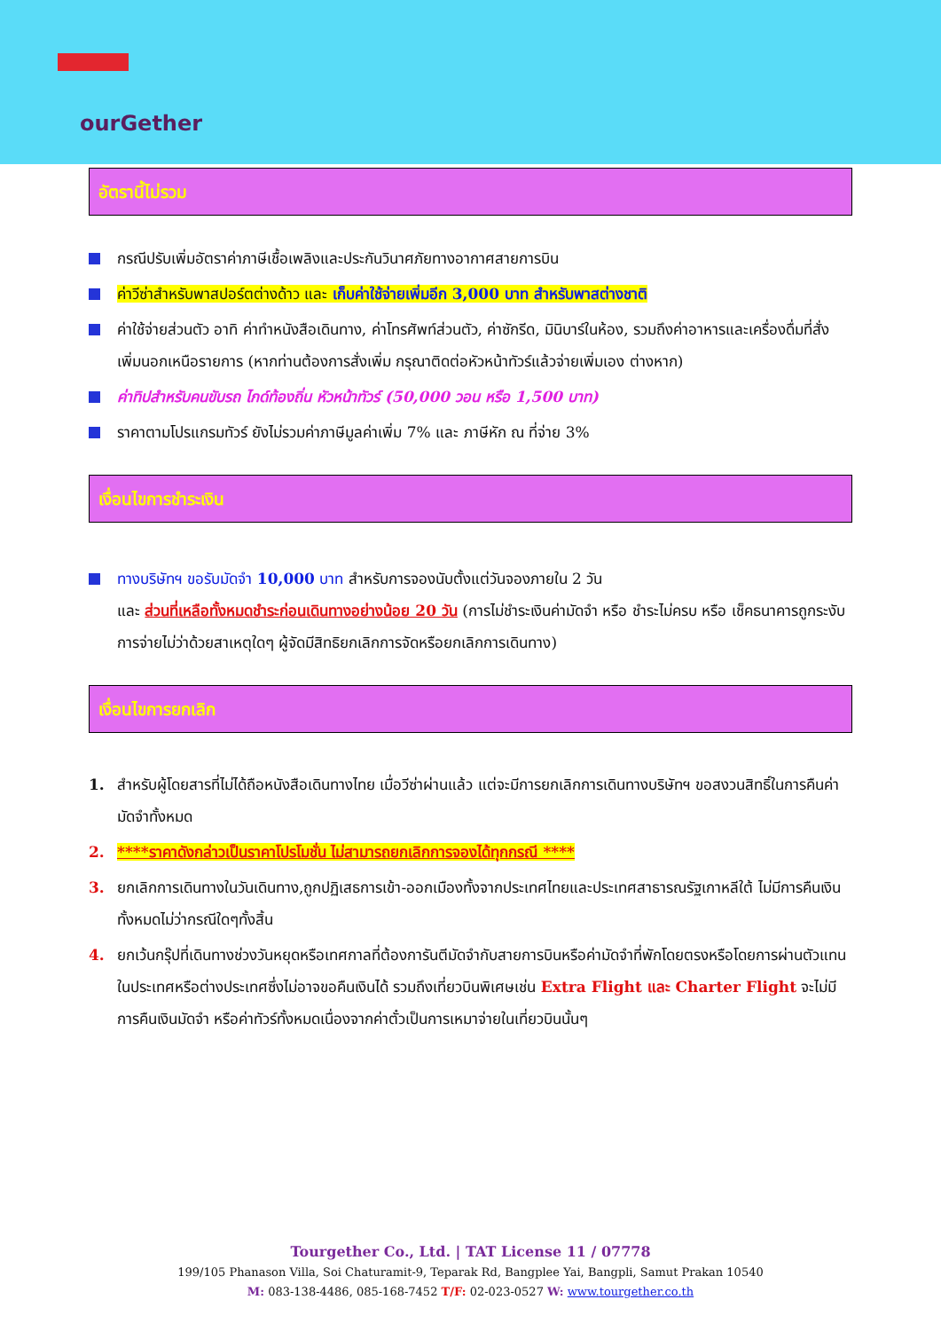ourGether
อัตรานี้ไม่รวม
กรณีปรับเพิ่มอัตราค่าภาษีเชื้อเพลิงและประกันวินาศภัยทางอากาศสายการบิน
ค่าวีซ่าสำหรับพาสปอร์ตต่างด้าว และ เก็บค่าใช้จ่ายเพิ่มอีก 3,000 บาท สำหรับพาสต่างชาติ
ค่าใช้จ่ายส่วนตัว อาทิ ค่าทำหนังสือเดินทาง, ค่าโทรศัพท์ส่วนตัว, ค่าซักรีด, มินิบาร์ในห้อง, รวมถึงค่าอาหารและเครื่องดื่มที่สั่งเพิ่มนอกเหนือรายการ (หากท่านต้องการสั่งเพิ่ม กรุณาติดต่อหัวหน้าทัวร์แล้วจ่ายเพิ่มเอง ต่างหาก)
ค่าทิปสำหรับคนขับรถ ไกด์ท้องถิ่น หัวหน้าทัวร์ (50,000 วอน หรือ 1,500 บาท)
ราคาตามโปรแกรมทัวร์ ยังไม่รวมค่าภาษีมูลค่าเพิ่ม 7% และ ภาษีหัก ณ ที่จ่าย 3%
เงื่อนไขการชำระเงิน
ทางบริษัทฯ ขอรับมัดจำ 10,000 บาท สำหรับการจองนับตั้งแต่วันจองภายใน 2 วัน
และ ส่วนที่เหลือทั้งหมดชำระก่อนเดินทางอย่างน้อย 20 วัน (การไม่ชำระเงินค่ามัดจำ หรือ ชำระไม่ครบ หรือ เช็คธนาคารถูกระงับการจ่ายไม่ว่าด้วยสาเหตุใดๆ ผู้จัดมีสิทธิยกเลิกการจัดหรือยกเลิกการเดินทาง)
เงื่อนไขการยกเลิก
1. สำหรับผู้โดยสารที่ไม่ได้ถือหนังสือเดินทางไทย เมื่อวีซ่าผ่านแล้ว แต่จะมีการยกเลิกการเดินทางบริษัทฯ ขอสงวนสิทธิ์ในการคืนค่ามัดจำทั้งหมด
2. ****ราคาดังกล่าวเป็นราคาโปรโมชั่น ไม่สามารถยกเลิกการจองได้ทุกกรณี ****
3. ยกเลิกการเดินทางในวันเดินทาง,ถูกปฏิเสธการเข้า-ออกเมืองทั้งจากประเทศไทยและประเทศสาธารณรัฐเกาหลีใต้ ไม่มีการคืนเงินทั้งหมดไม่ว่ากรณีใดๆทั้งสิ้น
4. ยกเว้นกรุ๊ปที่เดินทางช่วงวันหยุดหรือเทศกาลที่ต้องการันตีมัดจำกับสายการบินหรือค่ามัดจำที่พักโดยตรงหรือโดยการผ่านตัวแทนในประเทศหรือต่างประเทศซึ่งไม่อาจขอคืนเงินได้ รวมถึงเที่ยวบินพิเศษเช่น Extra Flight และ Charter Flight จะไม่มีการคืนเงินมัดจำ หรือค่าทัวร์ทั้งหมดเนื่องจากค่าตั๋วเป็นการเหมาจ่ายในเที่ยวบินนั้นๆ
Tourgether Co., Ltd. | TAT License 11 / 07778
199/105 Phanason Villa, Soi Chaturamit-9, Teparak Rd, Bangplee Yai, Bangpli, Samut Prakan 10540
M: 083-138-4486, 085-168-7452 T/F: 02-023-0527 W: www.tourgether.co.th